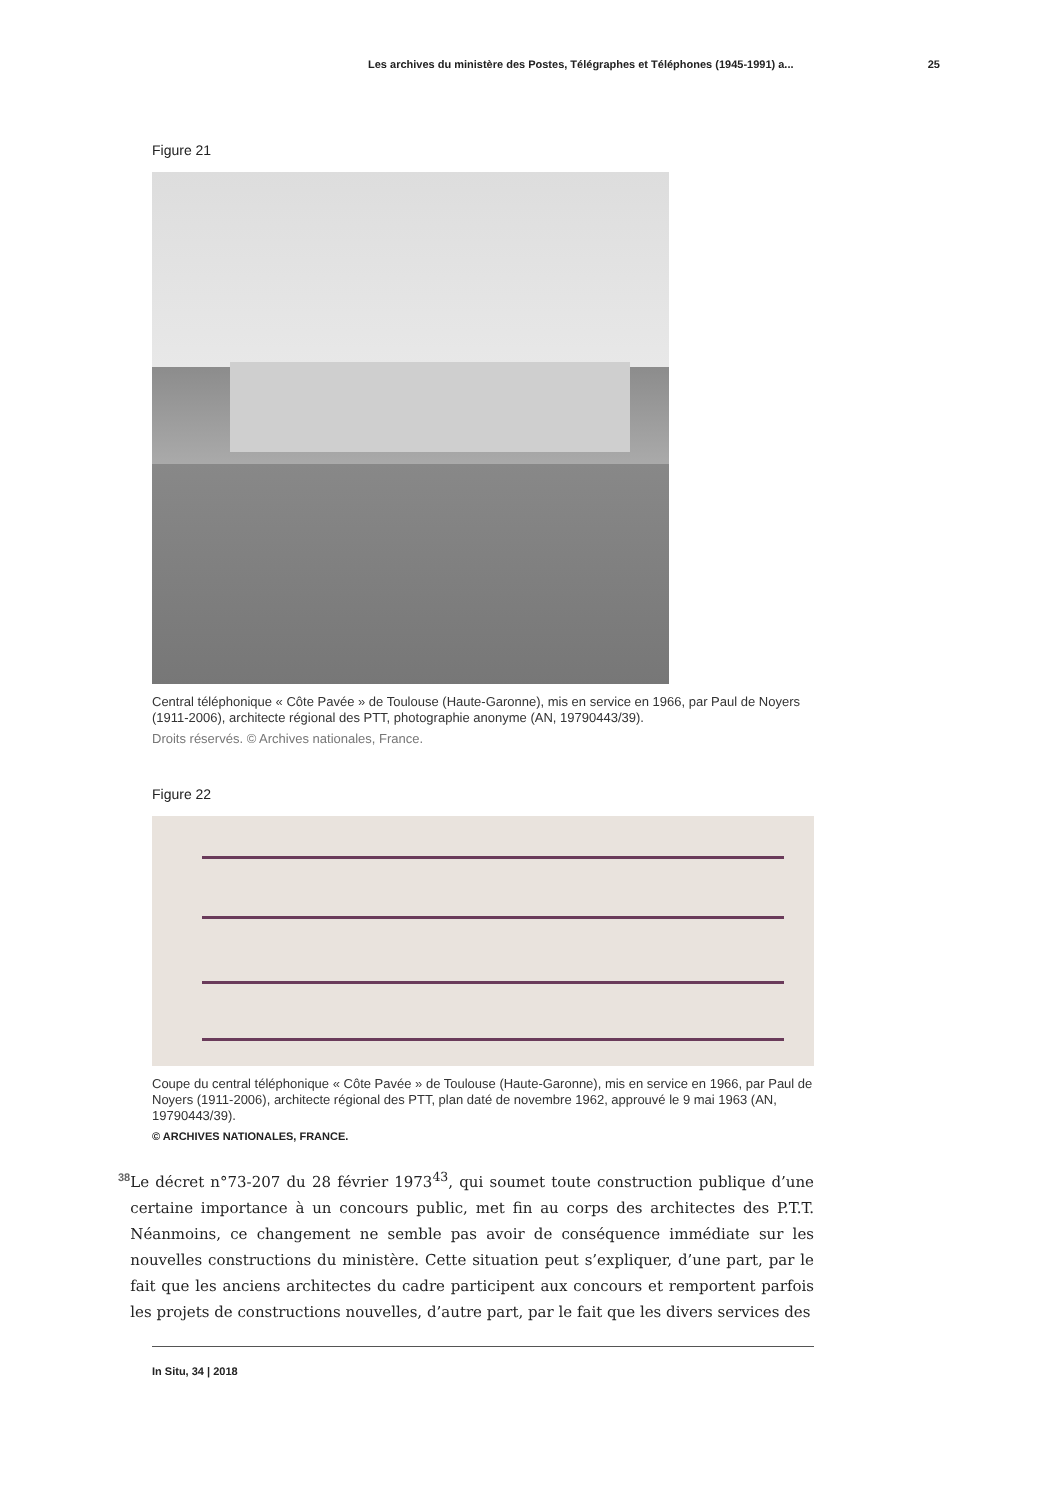Les archives du ministère des Postes, Télégraphes et Téléphones (1945-1991) a... 25
Figure 21
Central téléphonique « Côte Pavée » de Toulouse (Haute-Garonne), mis en service en 1966, par Paul de Noyers (1911-2006), architecte régional des PTT, photographie anonyme (AN, 19790443/39).
Droits réservés. © Archives nationales, France.
Figure 22
Coupe du central téléphonique « Côte Pavée » de Toulouse (Haute-Garonne), mis en service en 1966, par Paul de Noyers (1911-2006), architecte régional des PTT, plan daté de novembre 1962, approuvé le 9 mai 1963 (AN, 19790443/39).
© ARCHIVES NATIONALES, FRANCE.
38
Le décret n°73-207 du 28 février 1973<sup>43</sup>, qui soumet toute construction publique d’une certaine importance à un concours public, met fin au corps des architectes des P.T.T. Néanmoins, ce changement ne semble pas avoir de conséquence immédiate sur les nouvelles constructions du ministère. Cette situation peut s’expliquer, d’une part, par le fait que les anciens architectes du cadre participent aux concours et remportent parfois les projets de constructions nouvelles, d’autre part, par le fait que les divers services des
In Situ, 34 | 2018